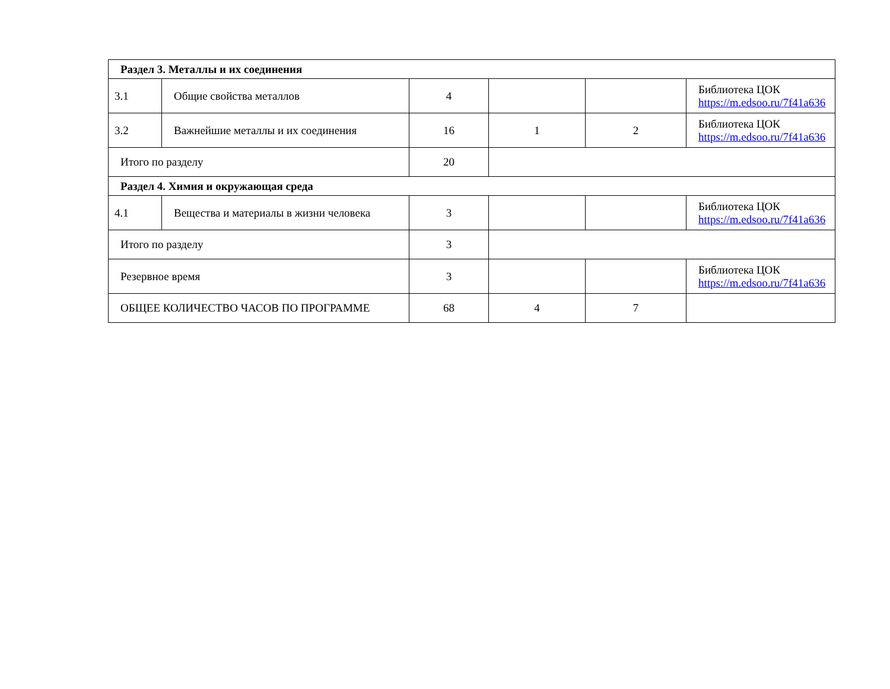| Раздел 3. Металлы и их соединения | | | | | |
| 3.1 | Общие свойства металлов | 4 | | | Библиотека ЦОК https://m.edsoo.ru/7f41a636 |
| 3.2 | Важнейшие металлы и их соединения | 16 | 1 | 2 | Библиотека ЦОК https://m.edsoo.ru/7f41a636 |
| Итого по разделу | | 20 | | | |
| Раздел 4. Химия и окружающая среда | | | | | |
| 4.1 | Вещества и материалы в жизни человека | 3 | | | Библиотека ЦОК https://m.edsoo.ru/7f41a636 |
| Итого по разделу | | 3 | | | |
| Резервное время | | 3 | | | Библиотека ЦОК https://m.edsoo.ru/7f41a636 |
| ОБЩЕЕ КОЛИЧЕСТВО ЧАСОВ ПО ПРОГРАММЕ | | 68 | 4 | 7 | |